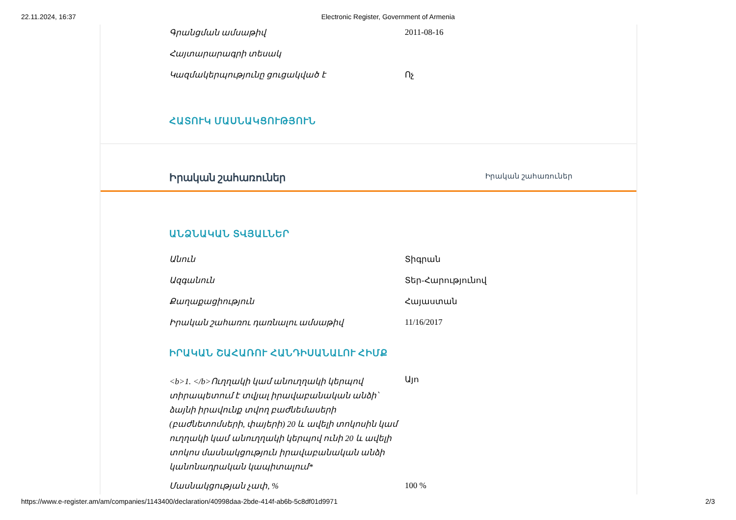22.11.2024, 16:37 Electronic Register, Government of Armenia
| Գրանցման ամսաթիվ | 2011-08-16 |
| Հայտարարագրի տեսակ | |
| Կազմակերպությունը ցուցակված է | Ոչ |
ՀԱՏՈՒԿ ՄԱՍՆԱԿՑՈՒԹՅՈՒՆ
Իրական շահառուներ Իրական շահառուներ
ԱՆՁՆԱԿԱՆ ՏՎՅԱԼՆԵՐ
| Անուն | Տիգրան |
| Ազգանուն | Տեր-Հարությունով |
| Քաղաքացիություն | Հայաստան |
| Իրական շահառու դառնալու ամսաթիվ | 11/16/2017 |
ԻՐԱԿԱՆ ՇԱՀԱՌՈՒ ՀԱՆԴԻՍԱՆԱԼՈՒ ՀԻՄՔ
| <b>1. </b>Ուղղակի կամ անուղղակի կերպով տիրապետում է տվյալ իրավաբանական անձի՝ ձայնի իրավունք տվող բաժնեմասերի (բաժնետոմսերի, փայերի) 20 և ավելի տոկոսին կամ ուղղակի կամ անուղղակի կերպով ունի 20 և ավելի տոկոս մասնակցություն իրավաբանական անձի կանոնադրական կապիտալում* | Այո |
| Մասնակցության չափ, % | 100 % |
https://www.e-register.am/am/companies/1143400/declaration/40998daa-2bde-414f-ab6b-5c8df01d9971 2/3